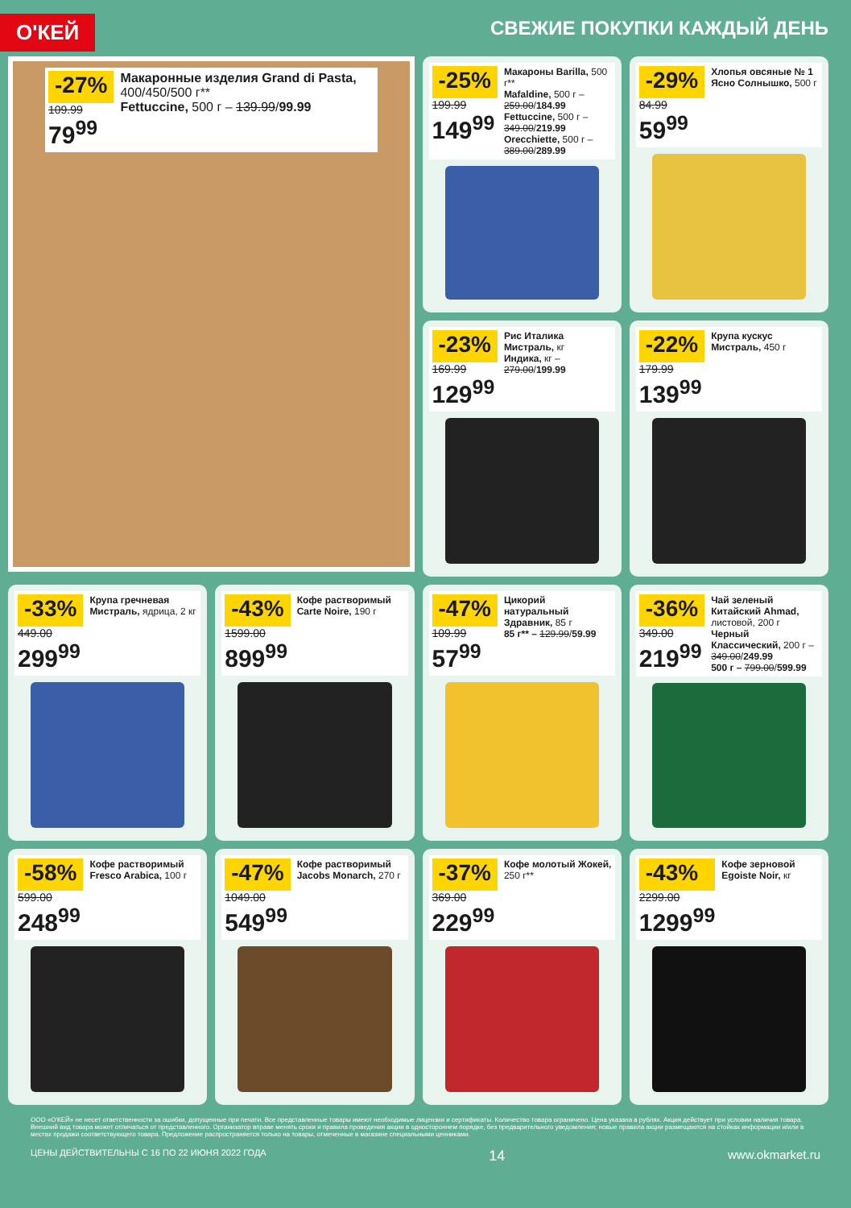О'КЕЙ
СВЕЖИЕ ПОКУПКИ КАЖДЫЙ ДЕНЬ
-27%
109.99
79<sup>99</sup>
Макаронные изделия Grand di Pasta, 400/450/500 г**
Fettuccine, 500 г – 139.99/99.99
-25%
199.99
149<sup>99</sup>
Макароны Barilla, 500 г**
Mafaldine, 500 г – 259.00/184.99
Fettuccine, 500 г – 349.00/219.99
Orecchiette, 500 г – 389.00/289.99
-29%
84.99
59<sup>99</sup>
Хлопья овсяные № 1 Ясно Солнышко, 500 г
-23%
169.99
129<sup>99</sup>
Рис Италика Мистраль, кг
Индика, кг – 279.00/199.99
-22%
179.99
139<sup>99</sup>
Крупа кускус Мистраль, 450 г
-33%
449.00
299<sup>99</sup>
Крупа гречневая Мистраль, ядрица, 2 кг
-43%
1599.00
899<sup>99</sup>
Кофе растворимый Carte Noire, 190 г
-47%
109.99
57<sup>99</sup>
Цикорий натуральный Здравник, 85 г
85 г** – 129.99/59.99
-36%
349.00
219<sup>99</sup>
Чай зеленый Китайский Ahmad, листовой, 200 г
Черный Классический, 200 г – 349.00/249.99
500 г – 799.00/599.99
-58%
599.00
248<sup>99</sup>
Кофе растворимый Fresco Arabica, 100 г
-47%
1049.00
549<sup>99</sup>
Кофе растворимый Jacobs Monarch, 270 г
-37%
369.00
229<sup>99</sup>
Кофе молотый Жокей, 250 г**
-43%
2299.00
1299<sup>99</sup>
Кофе зерновой Egoiste Noir, кг
ООО «О'КЕЙ» не несет ответственности за ошибки, допущенные при печати. Все представленные товары имеют необходимые лицензии и сертификаты. Количество товара ограничено. Цена указана в рублях. Акция действует при условии наличия товара. Внешний вид товара может отличаться от представленного. Организатор вправе менять сроки и правила проведения акции в одностороннем порядке, без предварительного уведомления; новые правила акции размещаются на стойках информации и/или в местах продажи соответствующего товара. Предложение распространяется только на товары, отмеченные в магазине специальными ценниками.
ЦЕНЫ ДЕЙСТВИТЕЛЬНЫ С 16 ПО 22 ИЮНЯ 2022 ГОДА 14 www.okmarket.ru